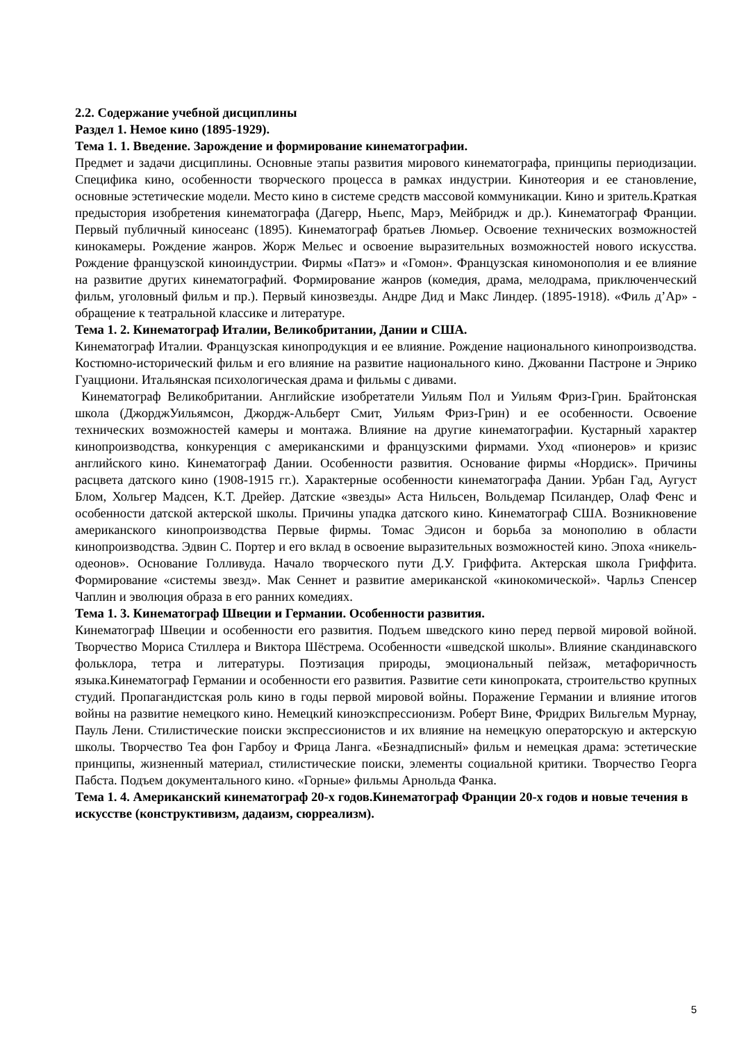2.2. Содержание учебной дисциплины
Раздел 1. Немое кино (1895-1929).
Тема 1. 1. Введение. Зарождение и формирование кинематографии.
Предмет и задачи дисциплины. Основные этапы развития мирового кинематографа, принципы периодизации. Специфика кино, особенности творческого процесса в рамках индустрии. Кинотеория и ее становление, основные эстетические модели. Место кино в системе средств массовой коммуникации. Кино и зритель.Краткая предыстория изобретения кинематографа (Дагерр, Ньепс, Марэ, Мейбридж и др.). Кинематограф Франции. Первый публичный киносеанс (1895). Кинематограф братьев Люмьер. Освоение технических возможностей кинокамеры. Рождение жанров. Жорж Мельес и освоение выразительных возможностей нового искусства. Рождение французской киноиндустрии. Фирмы «Патэ» и «Гомон». Французская киномонополия и ее влияние на развитие других кинематографий. Формирование жанров (комедия, драма, мелодрама, приключенческий фильм, уголовный фильм и пр.). Первый кинозвезды. Андре Дид и Макс Линдер. (1895-1918). «Филь д’Ар» - обращение к театральной классике и литературе.
Тема 1. 2. Кинематограф Италии, Великобритании, Дании и США.
Кинематограф Италии. Французская кинопродукция и ее влияние. Рождение национального кинопроизводства. Костюмно-исторический фильм и его влияние на развитие национального кино. Джованни Пастроне и Энрико Гуацциони. Итальянская психологическая драма и фильмы с дивами.
Кинематограф Великобритании. Английские изобретатели Уильям Пол и Уильям Фриз-Грин. Брайтонская школа (ДжорджУильямсон, Джордж-Альберт Смит, Уильям Фриз-Грин) и ее особенности. Освоение технических возможностей камеры и монтажа. Влияние на другие кинематографии. Кустарный характер кинопроизводства, конкуренция с американскими и французскими фирмами. Уход «пионеров» и кризис английского кино. Кинематограф Дании. Особенности развития. Основание фирмы «Нордиск». Причины расцвета датского кино (1908-1915 гг.). Характерные особенности кинематографа Дании. Урбан Гад, Аугуст Блом, Хольгер Мадсен, К.Т. Дрейер. Датские «звезды» Аста Нильсен, Вольдемар Псиландер, Олаф Фенс и особенности датской актерской школы. Причины упадка датского кино. Кинематограф США. Возникновение американского кинопроизводства Первые фирмы. Томас Эдисон и борьба за монополию в области кинопроизводства. Эдвин С. Портер и его вклад в освоение выразительных возможностей кино. Эпоха «никель-одеонов». Основание Голливуда. Начало творческого пути Д.У. Гриффита. Актерская школа Гриффита. Формирование «системы звезд». Мак Сеннет и развитие американской «кинокомической». Чарльз Спенсер Чаплин и эволюция образа в его ранних комедиях.
Тема 1. 3. Кинематограф Швеции и Германии. Особенности развития.
Кинематограф Швеции и особенности его развития. Подъем шведского кино перед первой мировой войной. Творчество Мориса Стиллера и Виктора Шёстрема. Особенности «шведской школы». Влияние скандинавского фольклора, тетра и литературы. Поэтизация природы, эмоциональный пейзаж, метафоричность языка.Кинематограф Германии и особенности его развития. Развитие сети кинопроката, строительство крупных студий. Пропагандистская роль кино в годы первой мировой войны. Поражение Германии и влияние итогов войны на развитие немецкого кино. Немецкий киноэкспрессионизм. Роберт Вине, Фридрих Вильгельм Мурнау, Пауль Лени. Стилистические поиски экспрессионистов и их влияние на немецкую операторскую и актерскую школы. Творчество Теа фон Гарбоу и Фрица Ланга. «Безнадписный» фильм и немецкая драма: эстетические принципы, жизненный материал, стилистические поиски, элементы социальной критики. Творчество Георга Пабста. Подъем документального кино. «Горные» фильмы Арнольда Фанка.
Тема 1. 4. Американский кинематограф 20-х годов.Кинематограф Франции 20-х годов и новые течения в искусстве (конструктивизм, дадаизм, сюрреализм).
5